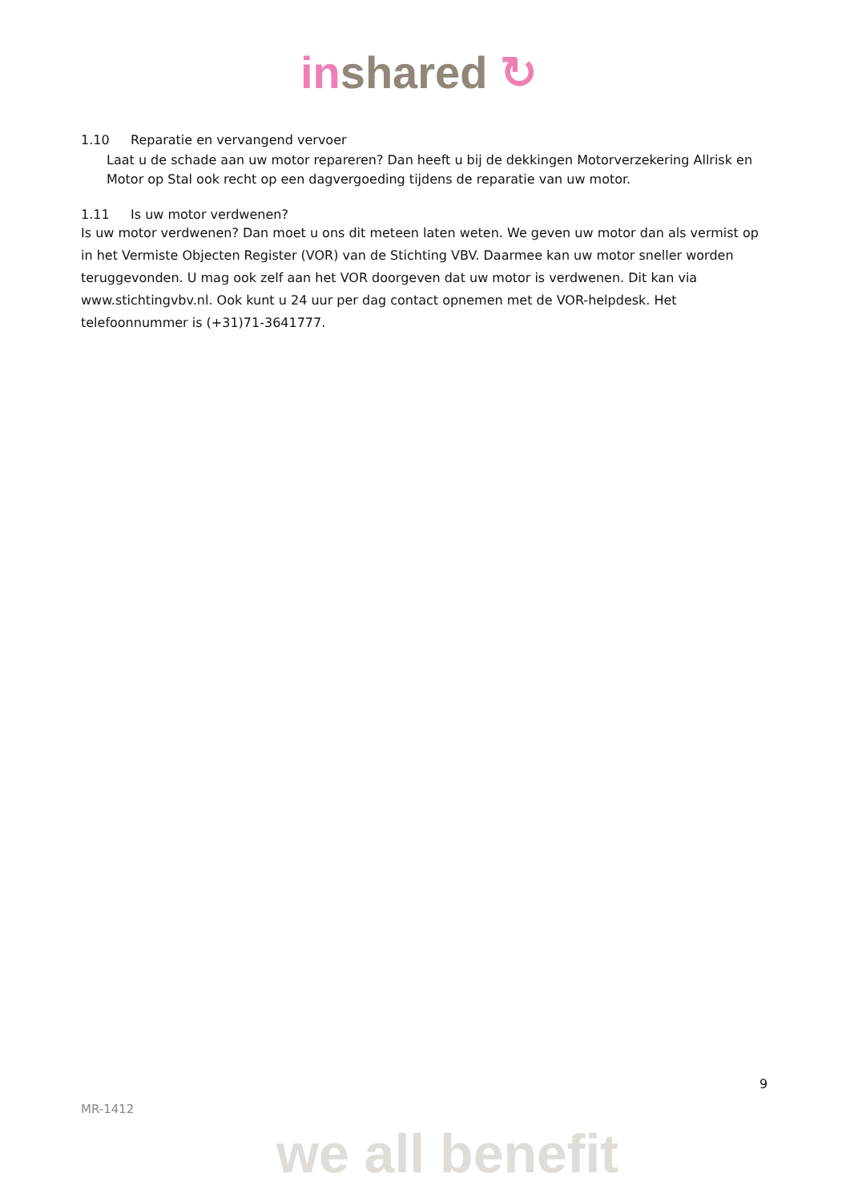inshared ↻
1.10 Reparatie en vervangend vervoer
Laat u de schade aan uw motor repareren? Dan heeft u bij de dekkingen Motorverzekering Allrisk en Motor op Stal ook recht op een dagvergoeding tijdens de reparatie van uw motor.
1.11 Is uw motor verdwenen?
Is uw motor verdwenen? Dan moet u ons dit meteen laten weten. We geven uw motor dan als vermist op in het Vermiste Objecten Register (VOR) van de Stichting VBV. Daarmee kan uw motor sneller worden teruggevonden. U mag ook zelf aan het VOR doorgeven dat uw motor is verdwenen. Dit kan via www.stichtingvbv.nl. Ook kunt u 24 uur per dag contact opnemen met de VOR-helpdesk. Het telefoonnummer is (+31)71-3641777.
9
MR-1412
we all benefit